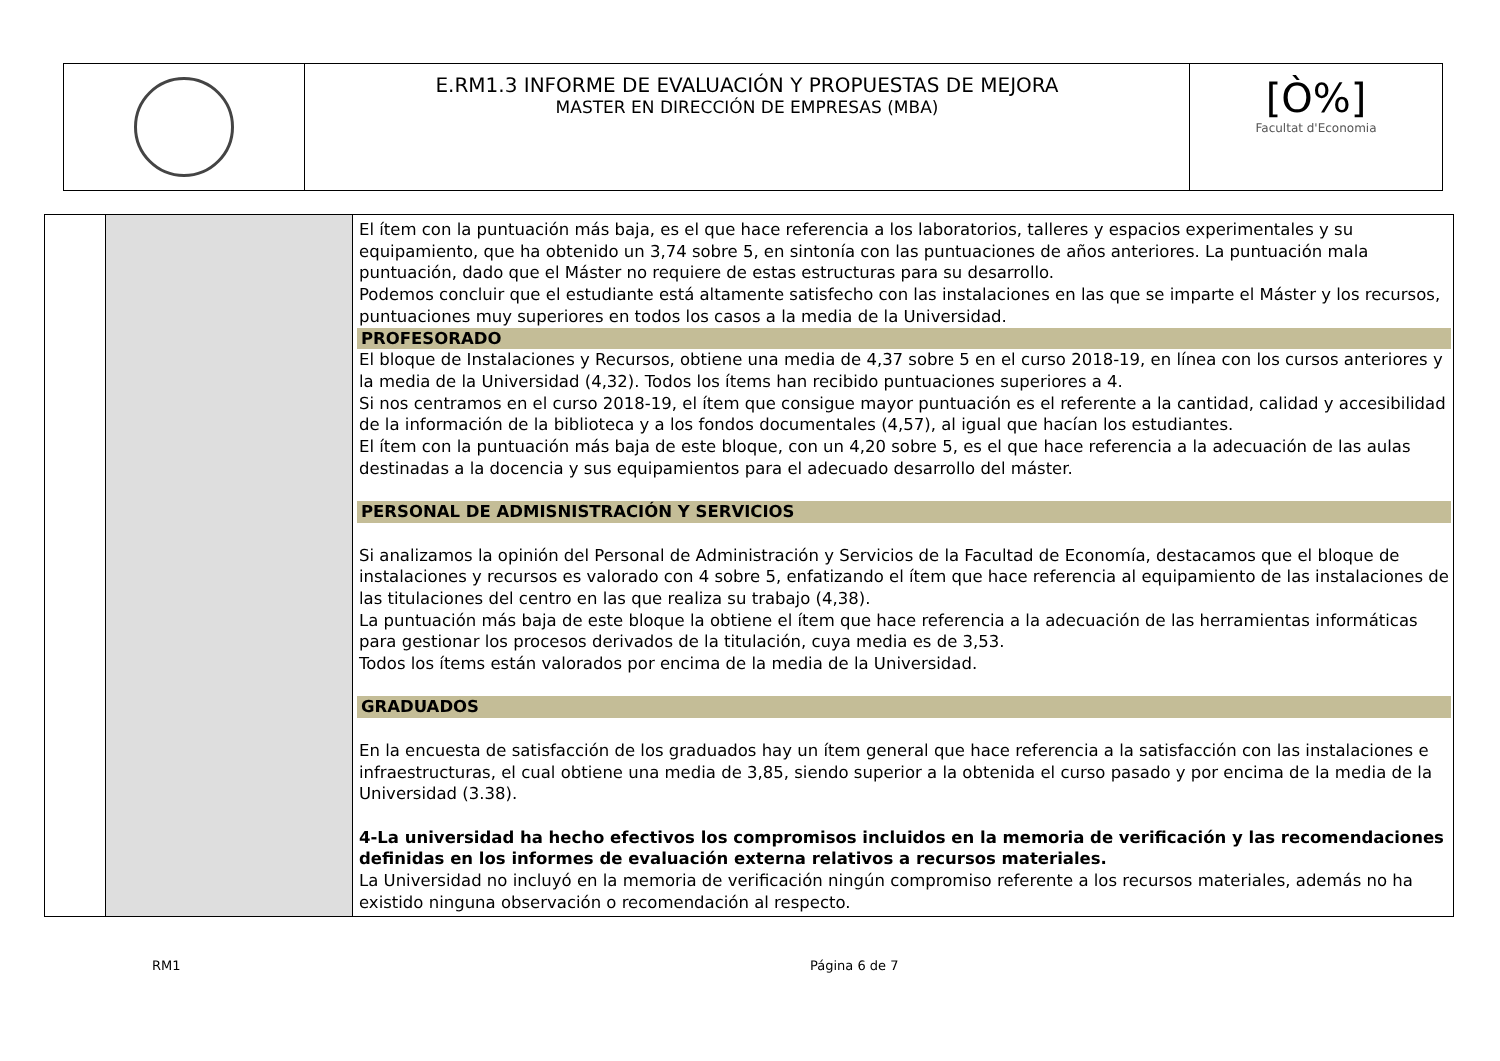| | E.RM1.3 INFORME DE EVALUACIÓN Y PROPUESTAS DE MEJORA MASTER EN DIRECCIÓN DE EMPRESAS (MBA) | [Ò%] Facultat d'Economia |
| | | El ítem con la puntuación más baja, es el que hace referencia a los laboratorios, talleres y espacios experimentales y su equipamiento, que ha obtenido un 3,74 sobre 5, en sintonía con las puntuaciones de años anteriores. La puntuación mala puntuación, dado que el Máster no requiere de estas estructuras para su desarrollo. Podemos concluir que el estudiante está altamente satisfecho con las instalaciones en las que se imparte el Máster y los recursos, puntuaciones muy superiores en todos los casos a la media de la Universidad. PROFESORADO El bloque de Instalaciones y Recursos, obtiene una media de 4,37 sobre 5 en el curso 2018-19, en línea con los cursos anteriores y la media de la Universidad (4,32). Todos los ítems han recibido puntuaciones superiores a 4. Si nos centramos en el curso 2018-19, el ítem que consigue mayor puntuación es el referente a la cantidad, calidad y accesibilidad de la información de la biblioteca y a los fondos documentales (4,57), al igual que hacían los estudiantes. El ítem con la puntuación más baja de este bloque, con un 4,20 sobre 5, es el que hace referencia a la adecuación de las aulas destinadas a la docencia y sus equipamientos para el adecuado desarrollo del máster. PERSONAL DE ADMISNISTRACIÓN Y SERVICIOS Si analizamos la opinión del Personal de Administración y Servicios de la Facultad de Economía, destacamos que el bloque de instalaciones y recursos es valorado con 4 sobre 5, enfatizando el ítem que hace referencia al equipamiento de las instalaciones de las titulaciones del centro en las que realiza su trabajo (4,38). La puntuación más baja de este bloque la obtiene el ítem que hace referencia a la adecuación de las herramientas informáticas para gestionar los procesos derivados de la titulación, cuya media es de 3,53. Todos los ítems están valorados por encima de la media de la Universidad. GRADUADOS En la encuesta de satisfacción de los graduados hay un ítem general que hace referencia a la satisfacción con las instalaciones e infraestructuras, el cual obtiene una media de 3,85, siendo superior a la obtenida el curso pasado y por encima de la media de la Universidad (3.38). 4-La universidad ha hecho efectivos los compromisos incluidos en la memoria de verificación y las recomendaciones definidas en los informes de evaluación externa relativos a recursos materiales. La Universidad no incluyó en la memoria de verificación ningún compromiso referente a los recursos materiales, además no ha existido ninguna observación o recomendación al respecto. |
RM1 Página 6 de 7